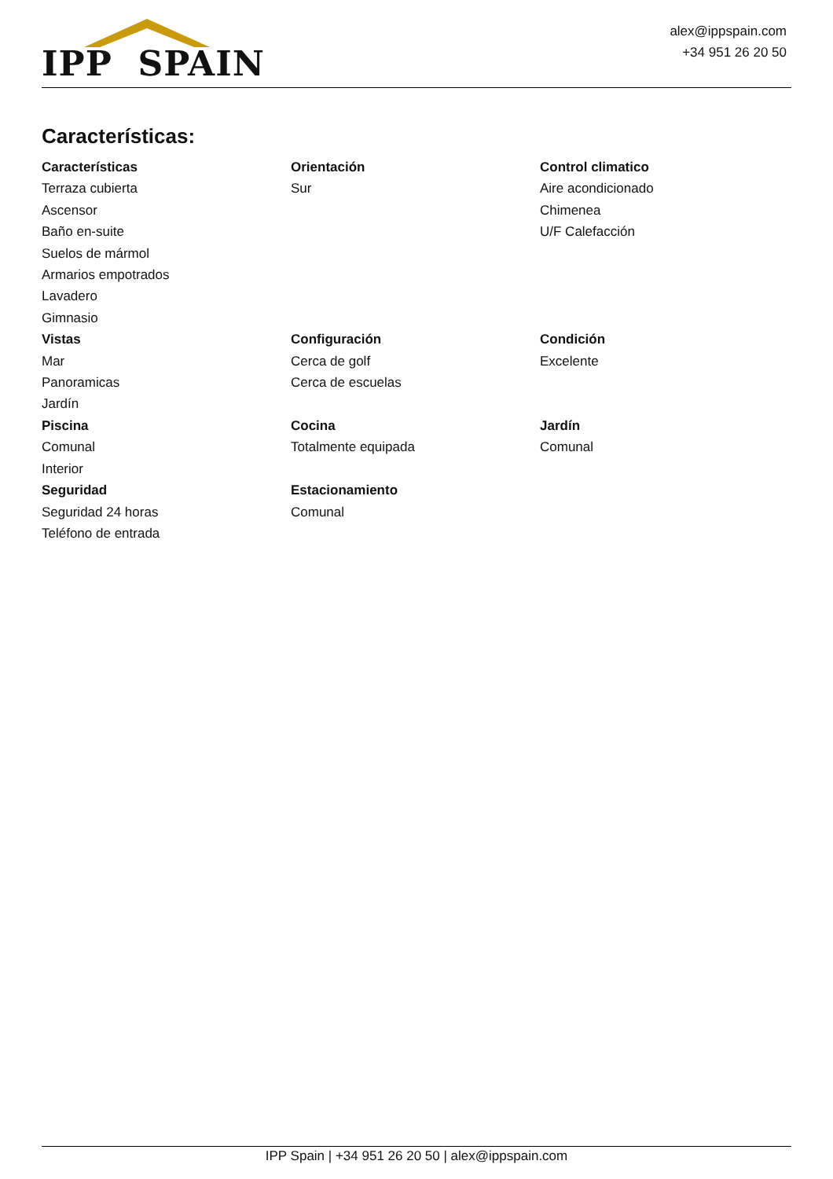IPP SPAIN
alex@ippspain.com
+34 951 26 20 50
Características:
Características
Terraza cubierta
Ascensor
Baño en-suite
Suelos de mármol
Armarios empotrados
Lavadero
Gimnasio
Orientación
Sur
Control climatico
Aire acondicionado
Chimenea
U/F Calefacción
Vistas
Mar
Panoramicas
Jardín
Configuración
Cerca de golf
Cerca de escuelas
Condición
Excelente
Piscina
Comunal
Interior
Cocina
Totalmente equipada
Jardín
Comunal
Seguridad
Seguridad 24 horas
Teléfono de entrada
Estacionamiento
Comunal
IPP Spain | +34 951 26 20 50 | alex@ippspain.com